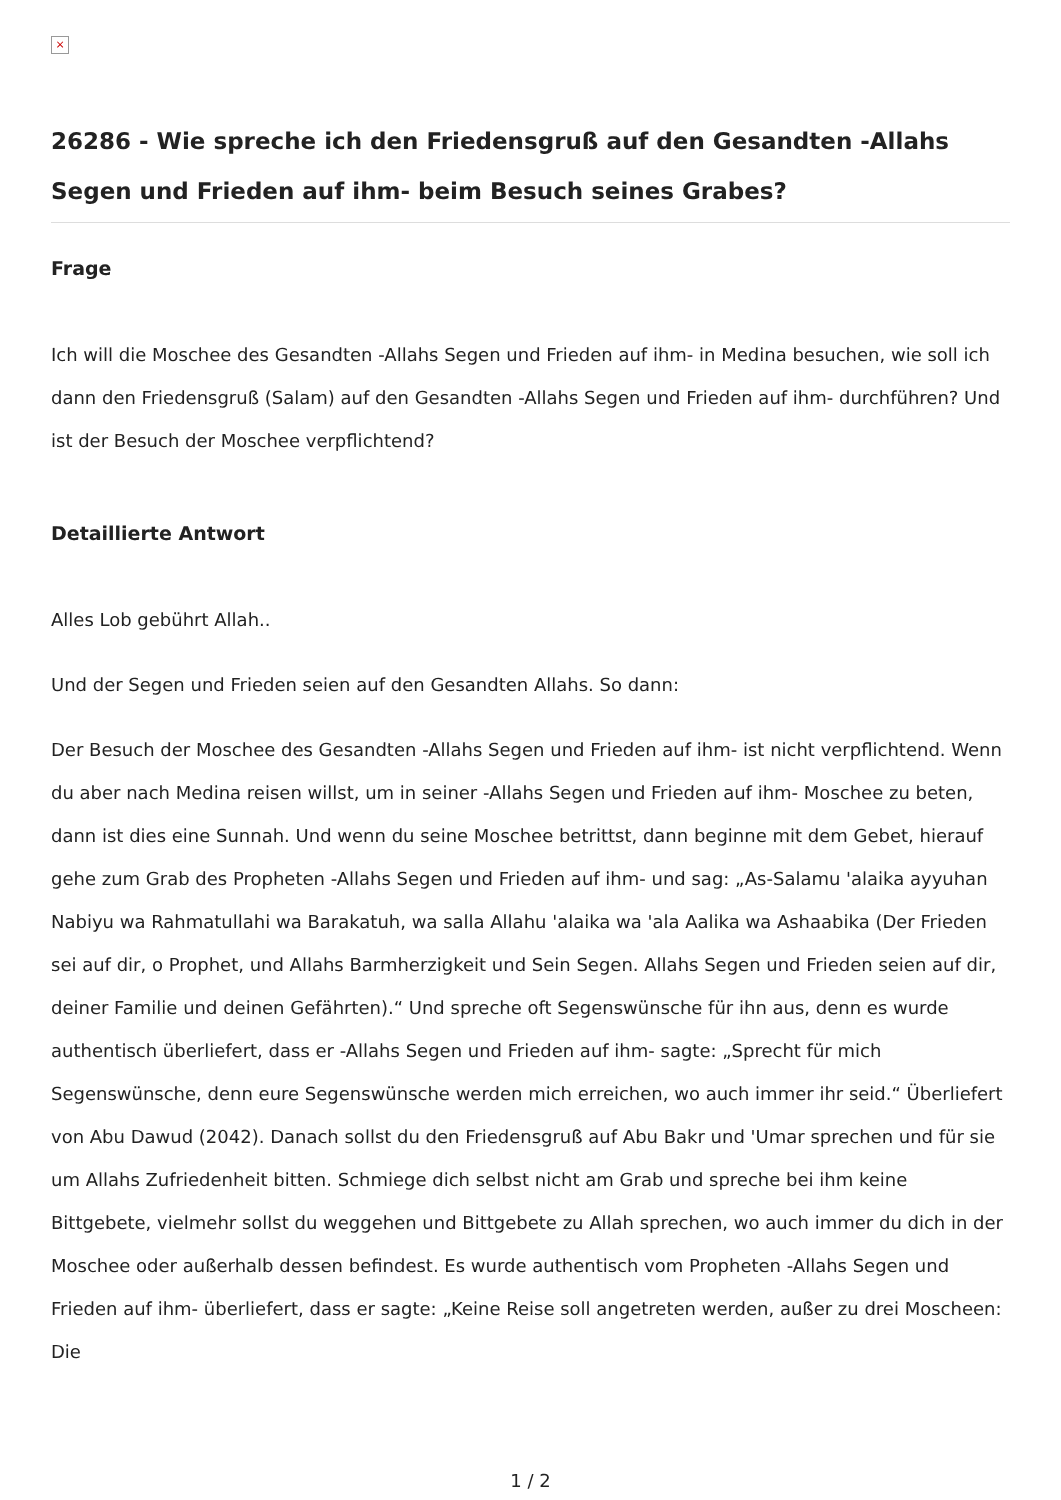×
26286 - Wie spreche ich den Friedensgruß auf den Gesandten -Allahs Segen und Frieden auf ihm- beim Besuch seines Grabes?
Frage
Ich will die Moschee des Gesandten -Allahs Segen und Frieden auf ihm- in Medina besuchen, wie soll ich dann den Friedensgruß (Salam) auf den Gesandten -Allahs Segen und Frieden auf ihm- durchführen? Und ist der Besuch der Moschee verpflichtend?
Detaillierte Antwort
Alles Lob gebührt Allah..
Und der Segen und Frieden seien auf den Gesandten Allahs. So dann:
Der Besuch der Moschee des Gesandten -Allahs Segen und Frieden auf ihm- ist nicht verpflichtend. Wenn du aber nach Medina reisen willst, um in seiner -Allahs Segen und Frieden auf ihm- Moschee zu beten, dann ist dies eine Sunnah. Und wenn du seine Moschee betrittst, dann beginne mit dem Gebet, hierauf gehe zum Grab des Propheten -Allahs Segen und Frieden auf ihm- und sag: „As-Salamu 'alaika ayyuhan Nabiyu wa Rahmatullahi wa Barakatuh, wa salla Allahu 'alaika wa 'ala Aalika wa Ashaabika (Der Frieden sei auf dir, o Prophet, und Allahs Barmherzigkeit und Sein Segen. Allahs Segen und Frieden seien auf dir, deiner Familie und deinen Gefährten).“ Und spreche oft Segenswünsche für ihn aus, denn es wurde authentisch überliefert, dass er -Allahs Segen und Frieden auf ihm- sagte: „Sprecht für mich Segenswünsche, denn eure Segenswünsche werden mich erreichen, wo auch immer ihr seid.“ Überliefert von Abu Dawud (2042). Danach sollst du den Friedensgruß auf Abu Bakr und 'Umar sprechen und für sie um Allahs Zufriedenheit bitten. Schmiege dich selbst nicht am Grab und spreche bei ihm keine Bittgebete, vielmehr sollst du weggehen und Bittgebete zu Allah sprechen, wo auch immer du dich in der Moschee oder außerhalb dessen befindest. Es wurde authentisch vom Propheten -Allahs Segen und Frieden auf ihm- überliefert, dass er sagte: „Keine Reise soll angetreten werden, außer zu drei Moscheen: Die
1 / 2